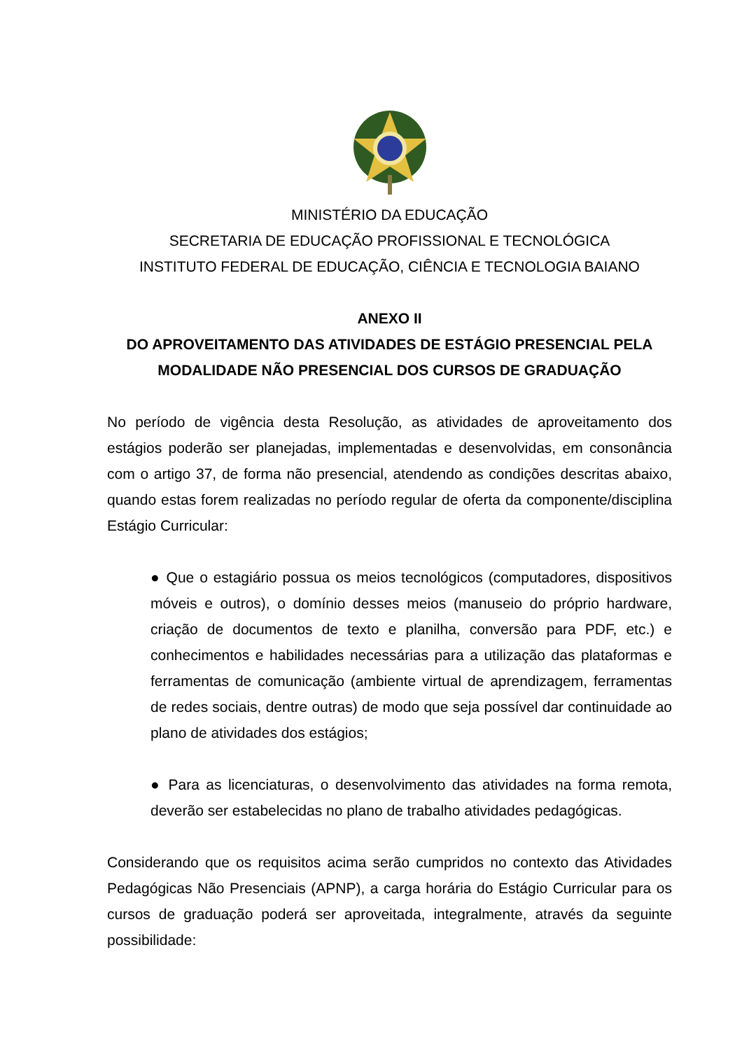MINISTÉRIO DA EDUCAÇÃO
SECRETARIA DE EDUCAÇÃO PROFISSIONAL E TECNOLÓGICA
INSTITUTO FEDERAL DE EDUCAÇÃO, CIÊNCIA E TECNOLOGIA BAIANO
ANEXO II
DO APROVEITAMENTO DAS ATIVIDADES DE ESTÁGIO PRESENCIAL PELA MODALIDADE NÃO PRESENCIAL DOS CURSOS DE GRADUAÇÃO
No período de vigência desta Resolução, as atividades de aproveitamento dos estágios poderão ser planejadas, implementadas e desenvolvidas, em consonância com o artigo 37, de forma não presencial, atendendo as condições descritas abaixo, quando estas forem realizadas no período regular de oferta da componente/disciplina Estágio Curricular:
● Que o estagiário possua os meios tecnológicos (computadores, dispositivos móveis e outros), o domínio desses meios (manuseio do próprio hardware, criação de documentos de texto e planilha, conversão para PDF, etc.) e conhecimentos e habilidades necessárias para a utilização das plataformas e ferramentas de comunicação (ambiente virtual de aprendizagem, ferramentas de redes sociais, dentre outras) de modo que seja possível dar continuidade ao plano de atividades dos estágios;
● Para as licenciaturas, o desenvolvimento das atividades na forma remota, deverão ser estabelecidas no plano de trabalho atividades pedagógicas.
Considerando que os requisitos acima serão cumpridos no contexto das Atividades Pedagógicas Não Presenciais (APNP), a carga horária do Estágio Curricular para os cursos de graduação poderá ser aproveitada, integralmente, através da seguinte possibilidade: